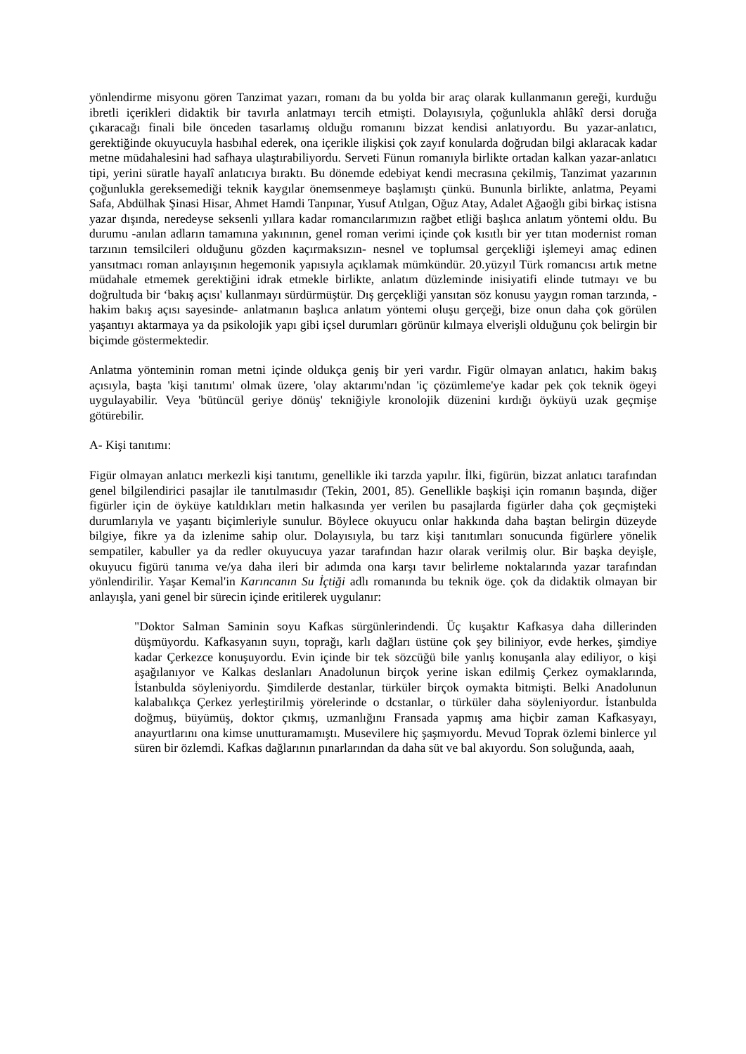yönlendirme misyonu gören Tanzimat yazarı, romanı da bu yolda bir araç olarak kullanmanın gereği, kurduğu ibretli içerikleri didaktik bir tavırla anlatmayı tercih etmişti. Dolayısıyla, çoğunlukla ahlâkî dersi doruğa çıkaracağı finali bile önceden tasarlamış olduğu romanını bizzat kendisi anlatıyordu. Bu yazar-anlatıcı, gerektiğinde okuyucuyla hasbıhal ederek, ona içerikle ilişkisi çok zayıf konularda doğrudan bilgi aklaracak kadar metne müdahalesini had safhaya ulaştırabiliyordu. Serveti Fünun romanıyla birlikte ortadan kalkan yazar-anlatıcı tipi, yerini süratle hayalî anlatıcıya bıraktı. Bu dönemde edebiyat kendi mecrasına çekilmiş, Tanzimat yazarının çoğunlukla gereksemediği teknik kaygılar önemsenmeye başlamıştı çünkü. Bununla birlikte, anlatma, Peyami Safa, Abdülhak Şinasi Hisar, Ahmet Hamdi Tanpınar, Yusuf Atılgan, Oğuz Atay, Adalet Ağaoğlı gibi birkaç istisna yazar dışında, neredeyse seksenli yıllara kadar romancılarımızın rağbet etliği başlıca anlatım yöntemi oldu. Bu durumu -anılan adların tamamına yakınının, genel roman verimi içinde çok kısıtlı bir yer tıtan modernist roman tarzının temsilcileri olduğunu gözden kaçırmaksızın- nesnel ve toplumsal gerçekliği işlemeyi amaç edinen yansıtmacı roman anlayışının hegemonik yapısıyla açıklamak mümkündür. 20.yüzyıl Türk romancısı artık metne müdahale etmemek gerektiğini idrak etmekle birlikte, anlatım düzleminde inisiyatifi elinde tutmayı ve bu doğrultuda bir ‘bakış açısı' kullanmayı sürdürmüştür. Dış gerçekliği yansıtan söz konusu yaygın roman tarzında, -hakim bakış açısı sayesinde- anlatmanın başlıca anlatım yöntemi oluşu gerçeği, bize onun daha çok görülen yaşantıyı aktarmaya ya da psikolojik yapı gibi içsel durumları görünür kılmaya elverişli olduğunu çok belirgin bir biçimde göstermektedir.
Anlatma yönteminin roman metni içinde oldukça geniş bir yeri vardır. Figür olmayan anlatıcı, hakim bakış açısıyla, başta 'kişi tanıtımı' olmak üzere, 'olay aktarımı'ndan 'iç çözümleme'ye kadar pek çok teknik ögeyi uygulayabilir. Veya 'bütüncül geriye dönüş' tekniğiyle kronolojik düzenini kırdığı öyküyü uzak geçmişe götürebilir.
A- Kişi tanıtımı:
Figür olmayan anlatıcı merkezli kişi tanıtımı, genellikle iki tarzda yapılır. İlki, figürün, bizzat anlatıcı tarafından genel bilgilendirici pasajlar ile tanıtılmasıdır (Tekin, 2001, 85). Genellikle başkişi için romanın başında, diğer figürler için de öyküye katıldıkları metin halkasında yer verilen bu pasajlarda figürler daha çok geçmişteki durumlarıyla ve yaşantı biçimleriyle sunulur. Böylece okuyucu onlar hakkında daha baştan belirgin düzeyde bilgiye, fikre ya da izlenime sahip olur. Dolayısıyla, bu tarz kişi tanıtımları sonucunda figürlere yönelik sempatiler, kabuller ya da redler okuyucuya yazar tarafından hazır olarak verilmiş olur. Bir başka deyişle, okuyucu figürü tanıma ve/ya daha ileri bir adımda ona karşı tavır belirleme noktalarında yazar tarafından yönlendirilir. Yaşar Kemal'in Karıncanın Su İçtiği adlı romanında bu teknik öge. çok da didaktik olmayan bir anlayışla, yani genel bir sürecin içinde eritilerek uygulanır:
"Doktor Salman Saminin soyu Kafkas sürgünlerindendi. Üç kuşaktır Kafkasya daha dillerinden düşmüyordu. Kafkasyanın suyıı, toprağı, karlı dağları üstüne çok şey biliniyor, evde herkes, şimdiye kadar Çerkezce konuşuyordu. Evin içinde bir tek sözcüğü bile yanlış konuşanla alay ediliyor, o kişi aşağılanıyor ve Kalkas deslanları Anadolunun birçok yerine iskan edilmiş Çerkez oymaklarında, İstanbulda söyleniyordu. Şimdilerde destanlar, türküler birçok oymakta bitmişti. Belki Anadolunun kalabalıkça Çerkez yerleştirilmiş yörelerinde o dcstanlar, o türküler daha söyleniyordur. İstanbulda doğmuş, büyümüş, doktor çıkmış, uzmanlığını Fransada yapmış ama hiçbir zaman Kafkasyayı, anayurtlarını ona kimse unutturamamıştı. Musevilere hiç şaşmıyordu. Mevud Toprak özlemi binlerce yıl süren bir özlemdi. Kafkas dağlarının pınarlarından da daha süt ve bal akıyordu. Son soluğunda, aaah,